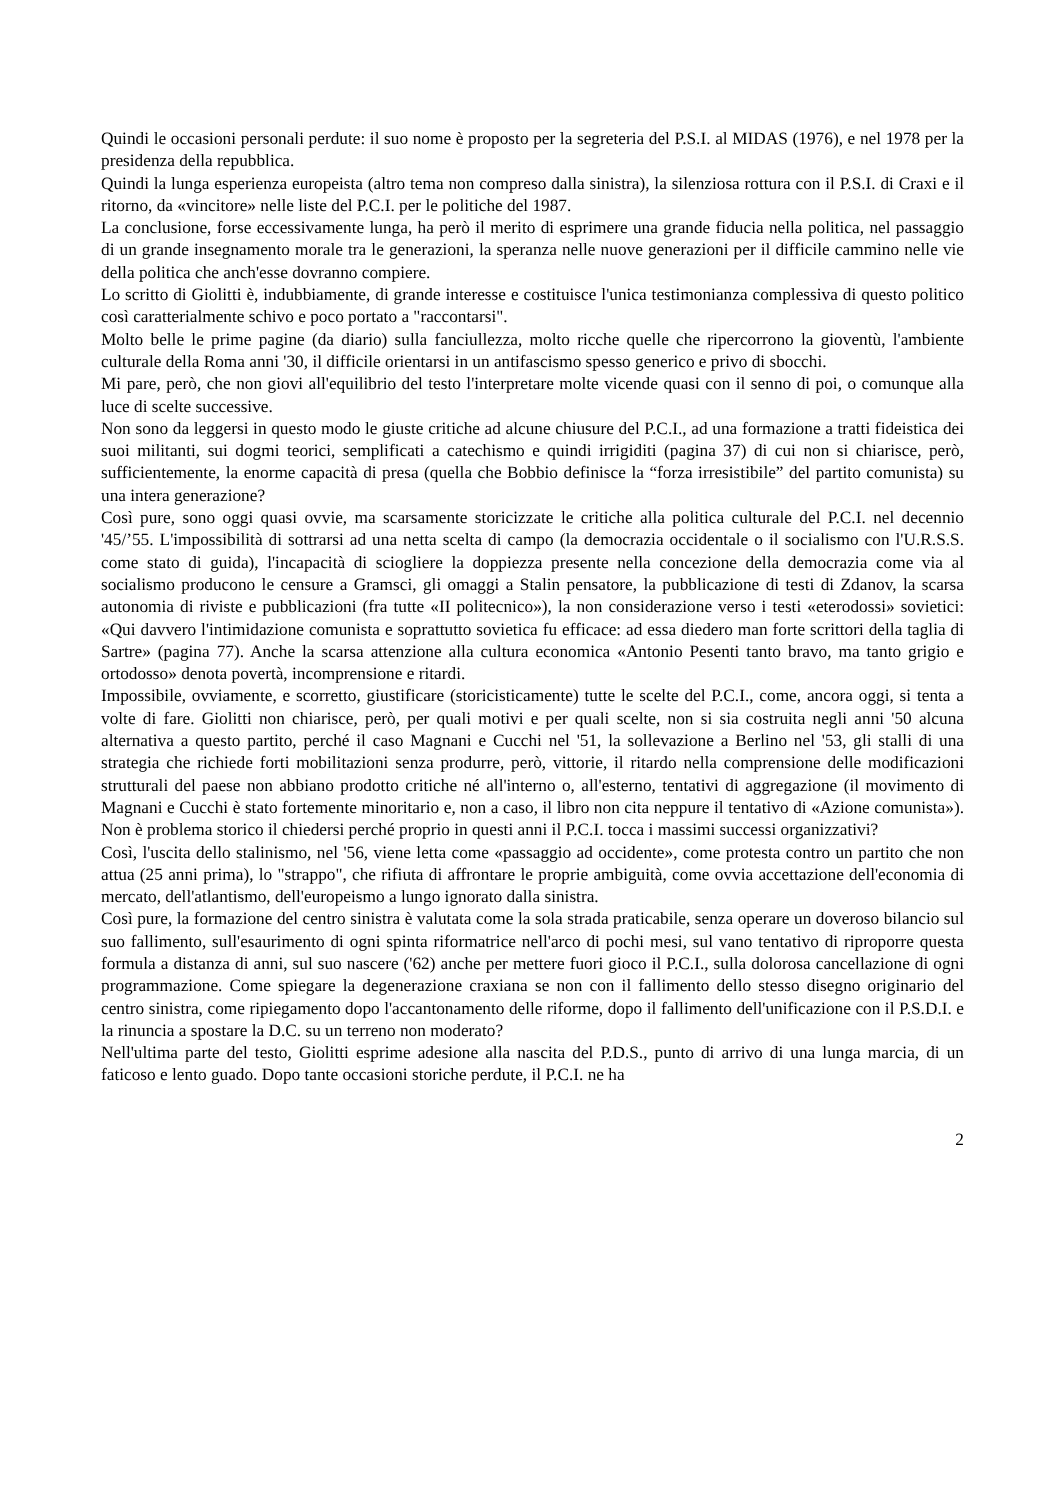Quindi le occasioni personali perdute: il suo nome è proposto per la segreteria del P.S.I. al MIDAS (1976), e nel 1978 per la presidenza della repubblica.
Quindi la lunga esperienza europeista (altro tema non compreso dalla sinistra), la silenziosa rottura con il P.S.I. di Craxi e il ritorno, da «vincitore» nelle liste del P.C.I. per le politiche del 1987.
La conclusione, forse eccessivamente lunga, ha però il merito di esprimere una grande fiducia nella politica, nel passaggio di un grande insegnamento morale tra le generazioni, la speranza nelle nuove generazioni per il difficile cammino nelle vie della politica che anch'esse dovranno compiere.
Lo scritto di Giolitti è, indubbiamente, di grande interesse e costituisce l'unica testimonianza complessiva di questo politico così caratterialmente schivo e poco portato a "raccontarsi".
Molto belle le prime pagine (da diario) sulla fanciullezza, molto ricche quelle che ripercorrono la gioventù, l'ambiente culturale della Roma anni '30, il difficile orientarsi in un antifascismo spesso generico e privo di sbocchi.
Mi pare, però, che non giovi all'equilibrio del testo l'interpretare molte vicende quasi con il senno di poi, o comunque alla luce di scelte successive.
Non sono da leggersi in questo modo le giuste critiche ad alcune chiusure del P.C.I., ad una formazione a tratti fideistica dei suoi militanti, sui dogmi teorici, semplificati a catechismo e quindi irrigiditi (pagina 37) di cui non si chiarisce, però, sufficientemente, la enorme capacità di presa (quella che Bobbio definisce la “forza irresistibile” del partito comunista) su una intera generazione?
Così pure, sono oggi quasi ovvie, ma scarsamente storicizzate le critiche alla politica culturale del P.C.I. nel decennio '45/’55. L'impossibilità di sottrarsi ad una netta scelta di campo (la democrazia occidentale o il socialismo con l'U.R.S.S. come stato di guida), l'incapacità di sciogliere la doppiezza presente nella concezione della democrazia come via al socialismo producono le censure a Gramsci, gli omaggi a Stalin pensatore, la pubblicazione di testi di Zdanov, la scarsa autonomia di riviste e pubblicazioni (fra tutte «II politecnico»), la non considerazione verso i testi «eterodossi» sovietici: «Qui davvero l'intimidazione comunista e soprattutto sovietica fu efficace: ad essa diedero man forte scrittori della taglia di Sartre» (pagina 77). Anche la scarsa attenzione alla cultura economica «Antonio Pesenti tanto bravo, ma tanto grigio e ortodosso» denota povertà, incomprensione e ritardi.
Impossibile, ovviamente, e scorretto, giustificare (storicisticamente) tutte le scelte del P.C.I., come, ancora oggi, si tenta a volte di fare. Giolitti non chiarisce, però, per quali motivi e per quali scelte, non si sia costruita negli anni '50 alcuna alternativa a questo partito, perché il caso Magnani e Cucchi nel '51, la sollevazione a Berlino nel '53, gli stalli di una strategia che richiede forti mobilitazioni senza produrre, però, vittorie, il ritardo nella comprensione delle modificazioni strutturali del paese non abbiano prodotto critiche né all'interno o, all'esterno, tentativi di aggregazione (il movimento di Magnani e Cucchi è stato fortemente minoritario e, non a caso, il libro non cita neppure il tentativo di «Azione comunista»). Non è problema storico il chiedersi perché proprio in questi anni il P.C.I. tocca i massimi successi organizzativi?
Così, l'uscita dello stalinismo, nel '56, viene letta come «passaggio ad occidente», come protesta contro un partito che non attua (25 anni prima), lo "strappo", che rifiuta di affrontare le proprie ambiguità, come ovvia accettazione dell'economia di mercato, dell'atlantismo, dell'europeismo a lungo ignorato dalla sinistra.
Così pure, la formazione del centro sinistra è valutata come la sola strada praticabile, senza operare un doveroso bilancio sul suo fallimento, sull'esaurimento di ogni spinta riformatrice nell'arco di pochi mesi, sul vano tentativo di riproporre questa formula a distanza di anni, sul suo nascere ('62) anche per mettere fuori gioco il P.C.I., sulla dolorosa cancellazione di ogni programmazione. Come spiegare la degenerazione craxiana se non con il fallimento dello stesso disegno originario del centro sinistra, come ripiegamento dopo l'accantonamento delle riforme, dopo il fallimento dell'unificazione con il P.S.D.I. e la rinuncia a spostare la D.C. su un terreno non moderato?
Nell'ultima parte del testo, Giolitti esprime adesione alla nascita del P.D.S., punto di arrivo di una lunga marcia, di un faticoso e lento guado. Dopo tante occasioni storiche perdute, il P.C.I. ne ha
2